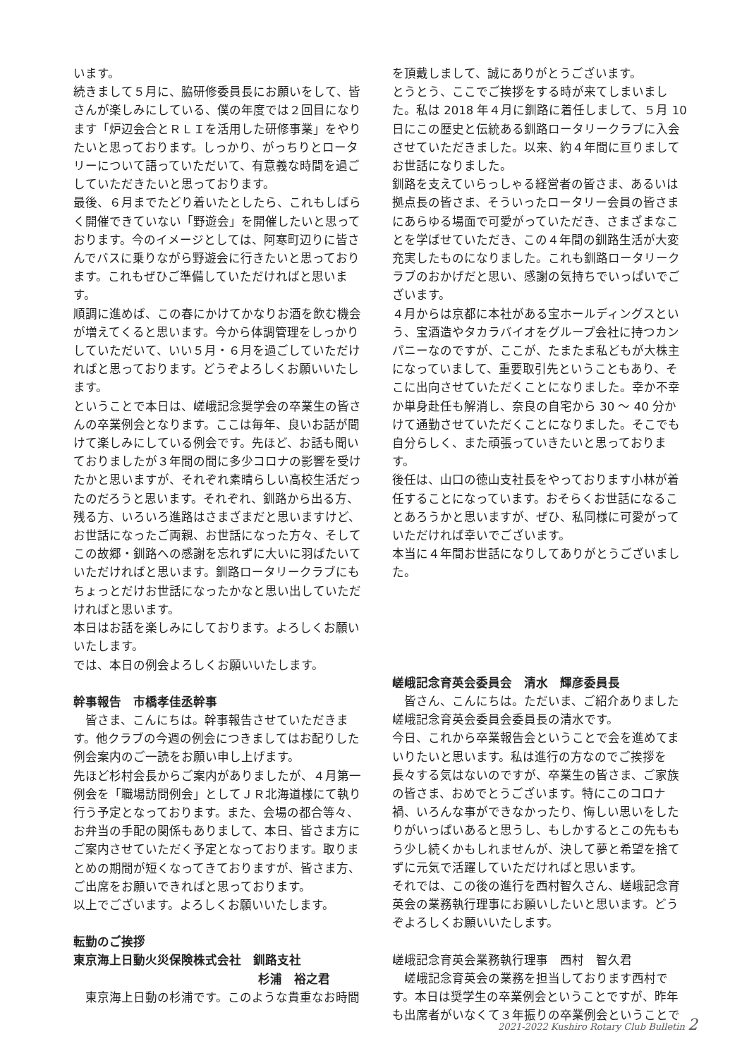います。
続きまして５月に、脇研修委員長にお願いをして、皆さんが楽しみにしている、僕の年度では２回目になります「炉辺会合とＲＬＩを活用した研修事業」をやりたいと思っております。しっかり、がっちりとロータリーについて語っていただいて、有意義な時間を過ごしていただきたいと思っております。
最後、６月までたどり着いたとしたら、これもしばらく開催できていない「野遊会」を開催したいと思っております。今のイメージとしては、阿寒町辺りに皆さんでバスに乗りながら野遊会に行きたいと思っております。これもぜひご準備していただければと思います。
順調に進めば、この春にかけてかなりお酒を飲む機会が増えてくると思います。今から体調管理をしっかりしていただいて、いい５月・６月を過ごしていただければと思っております。どうぞよろしくお願いいたします。
ということで本日は、嵯峨記念奨学会の卒業生の皆さんの卒業例会となります。ここは毎年、良いお話が聞けて楽しみにしている例会です。先ほど、お話も聞いておりましたが３年間の間に多少コロナの影響を受けたかと思いますが、それぞれ素晴らしい高校生活だったのだろうと思います。それぞれ、釧路から出る方、残る方、いろいろ進路はさまざまだと思いますけど、お世話になったご両親、お世話になった方々、そしてこの故郷・釧路への感謝を忘れずに大いに羽ばたいていただければと思います。釧路ロータリークラブにもちょっとだけお世話になったかなと思い出していただければと思います。
本日はお話を楽しみにしております。よろしくお願いいたします。
では、本日の例会よろしくお願いいたします。
幹事報告　市橋孝佳丞幹事
　皆さま、こんにちは。幹事報告させていただきます。他クラブの今週の例会につきましてはお配りした例会案内のご一読をお願い申し上げます。
先ほど杉村会長からご案内がありましたが、４月第一例会を「職場訪問例会」としてＪＲ北海道様にて執り行う予定となっております。また、会場の都合等々、お弁当の手配の関係もありまして、本日、皆さま方にご案内させていただく予定となっております。取りまとめの期間が短くなってきておりますが、皆さま方、ご出席をお願いできればと思っております。
以上でございます。よろしくお願いいたします。
転勤のご挨拶
東京海上日動火災保険株式会社　釧路支社
杉浦　裕之君
　東京海上日動の杉浦です。このような貴重なお時間
を頂戴しまして、誠にありがとうございます。
とうとう、ここでご挨拶をする時が来てしまいました。私は 2018 年４月に釧路に着任しまして、５月 10 日にこの歴史と伝統ある釧路ロータリークラブに入会させていただきました。以来、約４年間に亘りましてお世話になりました。
釧路を支えていらっしゃる経営者の皆さま、あるいは拠点長の皆さま、そういったロータリー会員の皆さまにあらゆる場面で可愛がっていただき、さまざまなことを学ばせていただき、この４年間の釧路生活が大変充実したものになりました。これも釧路ロータリークラブのおかげだと思い、感謝の気持ちでいっぱいでございます。
４月からは京都に本社がある宝ホールディングスという、宝酒造やタカラバイオをグループ会社に持つカンパニーなのですが、ここが、たまたま私どもが大株主になっていまして、重要取引先ということもあり、そこに出向させていただくことになりました。幸か不幸か単身赴任も解消し、奈良の自宅から 30 ～ 40 分かけて通勤させていただくことになりました。そこでも自分らしく、また頑張っていきたいと思っております。
後任は、山口の徳山支社長をやっております小林が着任することになっています。おそらくお世話になることあろうかと思いますが、ぜひ、私同様に可愛がっていただければ幸いでございます。
本当に４年間お世話になりしてありがとうございました。
嵯峨記念育英会委員会　清水　輝彦委員長
　皆さん、こんにちは。ただいま、ご紹介ありました嵯峨記念育英会委員会委員長の清水です。
今日、これから卒業報告会ということで会を進めてまいりたいと思います。私は進行の方なのでご挨拶を長々する気はないのですが、卒業生の皆さま、ご家族の皆さま、おめでとうございます。特にこのコロナ禍、いろんな事ができなかったり、悔しい思いをしたりがいっぱいあると思うし、もしかするとこの先ももう少し続くかもしれませんが、決して夢と希望を捨てずに元気で活躍していただければと思います。
それでは、この後の進行を西村智久さん、嵯峨記念育英会の業務執行理事にお願いしたいと思います。どうぞよろしくお願いいたします。
嵯峨記念育英会業務執行理事　西村　智久君
　嵯峨記念育英会の業務を担当しております西村です。本日は奨学生の卒業例会ということですが、昨年も出席者がいなくて３年振りの卒業例会ということで
2021-2022 Kushiro Rotary Club Bulletin 2